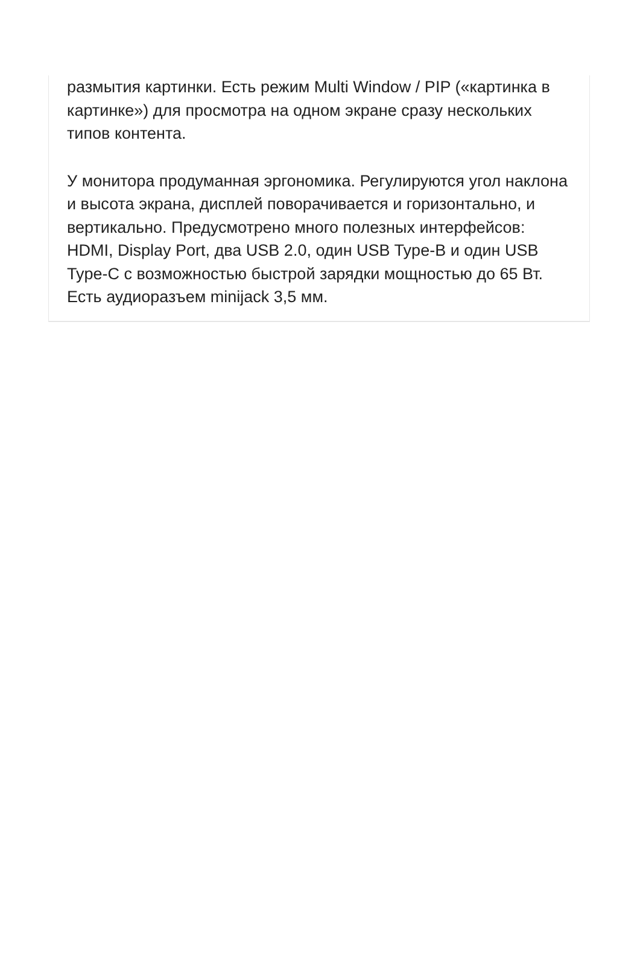размытия картинки. Есть режим Multi Window / PIP («картинка в картинке») для просмотра на одном экране сразу нескольких типов контента.
У монитора продуманная эргономика. Регулируются угол наклона и высота экрана, дисплей поворачивается и горизонтально, и вертикально. Предусмотрено много полезных интерфейсов: HDMI, Display Port, два USB 2.0, один USB Type-B и один USB Type-C с возможностью быстрой зарядки мощностью до 65 Вт. Есть аудиоразъем minijack 3,5 мм.